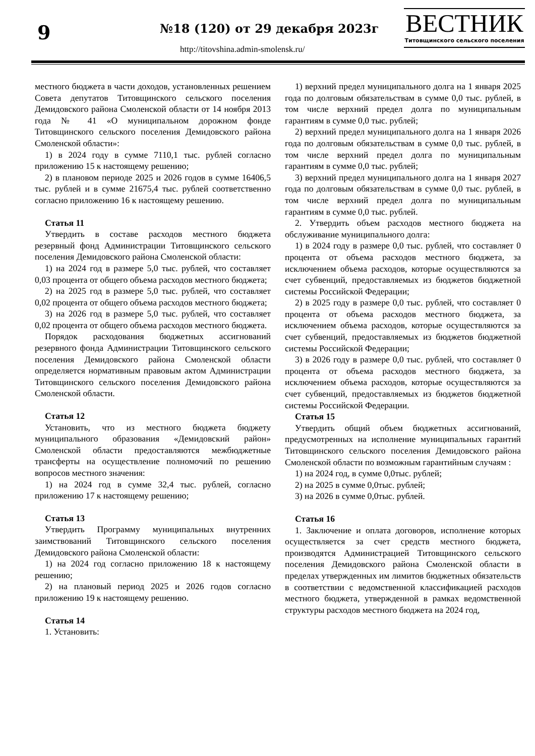9 №18 (120) от 29 декабря 2023г
http://titovshina.admin-smolensk.ru/
ВЕСТНИК
Титовщинского сельского поселения
местного бюджета в части доходов, установленных решением Совета депутатов Титовщинского сельского поселения Демидовского района Смоленской области от 14 ноября 2013 года № 41 «О муниципальном дорожном фонде Титовщинского сельского поселения Демидовского района Смоленской области»:
1) в 2024 году в сумме 7110,1 тыс. рублей согласно приложению 15 к настоящему решению;
2) в плановом периоде 2025 и 2026 годов в сумме 16406,5 тыс. рублей и в сумме 21675,4 тыс. рублей соответственно согласно приложению 16 к настоящему решению.
Статья 11
Утвердить в составе расходов местного бюджета резервный фонд Администрации Титовщинского сельского поселения Демидовского района Смоленской области:
1) на 2024 год в размере 5,0 тыс. рублей, что составляет 0,03 процента от общего объема расходов местного бюджета;
2) на 2025 год в размере 5,0 тыс. рублей, что составляет 0,02 процента от общего объема расходов местного бюджета;
3) на 2026 год в размере 5,0 тыс. рублей, что составляет 0,02 процента от общего объема расходов местного бюджета.
Порядок расходования бюджетных ассигнований резервного фонда Администрации Титовщинского сельского поселения Демидовского района Смоленской области определяется нормативным правовым актом Администрации Титовщинского сельского поселения Демидовского района Смоленской области.
Статья 12
Установить, что из местного бюджета бюджету муниципального образования «Демидовский район» Смоленской области предоставляются межбюджетные трансферты на осуществление полномочий по решению вопросов местного значения:
1) на 2024 год в сумме 32,4 тыс. рублей, согласно приложению 17 к настоящему решению;
Статья 13
Утвердить Программу муниципальных внутренних заимствований Титовщинского сельского поселения Демидовского района Смоленской области:
1) на 2024 год согласно приложению 18 к настоящему решению;
2) на плановый период 2025 и 2026 годов согласно приложению 19 к настоящему решению.
Статья 14
1. Установить:
1) верхний предел муниципального долга на 1 января 2025 года по долговым обязательствам в сумме 0,0 тыс. рублей, в том числе верхний предел долга по муниципальным гарантиям в сумме 0,0 тыс. рублей;
2) верхний предел муниципального долга на 1 января 2026 года по долговым обязательствам в сумме 0,0 тыс. рублей, в том числе верхний предел долга по муниципальным гарантиям в сумме 0,0 тыс. рублей;
3) верхний предел муниципального долга на 1 января 2027 года по долговым обязательствам в сумме 0,0 тыс. рублей, в том числе верхний предел долга по муниципальным гарантиям в сумме 0,0 тыс. рублей.
2. Утвердить объем расходов местного бюджета на обслуживание муниципального долга:
1) в 2024 году в размере 0,0 тыс. рублей, что составляет 0 процента от объема расходов местного бюджета, за исключением объема расходов, которые осуществляются за счет субвенций, предоставляемых из бюджетов бюджетной системы Российской Федерации;
2) в 2025 году в размере 0,0 тыс. рублей, что составляет 0 процента от объема расходов местного бюджета, за исключением объема расходов, которые осуществляются за счет субвенций, предоставляемых из бюджетов бюджетной системы Российской Федерации;
3) в 2026 году в размере 0,0 тыс. рублей, что составляет 0 процента от объема расходов местного бюджета, за исключением объема расходов, которые осуществляются за счет субвенций, предоставляемых из бюджетов бюджетной системы Российской Федерации.
Статья 15
Утвердить общий объем бюджетных ассигнований, предусмотренных на исполнение муниципальных гарантий Титовщинского сельского поселения Демидовского района Смоленской области по возможным гарантийным случаям :
1) на 2024 год, в сумме 0,0тыс. рублей;
2) на 2025 в сумме 0,0тыс. рублей;
3) на 2026 в сумме 0,0тыс. рублей.
Статья 16
1. Заключение и оплата договоров, исполнение которых осуществляется за счет средств местного бюджета, производятся Администрацией Титовщинского сельского поселения Демидовского района Смоленской области в пределах утвержденных им лимитов бюджетных обязательств в соответствии с ведомственной классификацией расходов местного бюджета, утвержденной в рамках ведомственной структуры расходов местного бюджета на 2024 год,